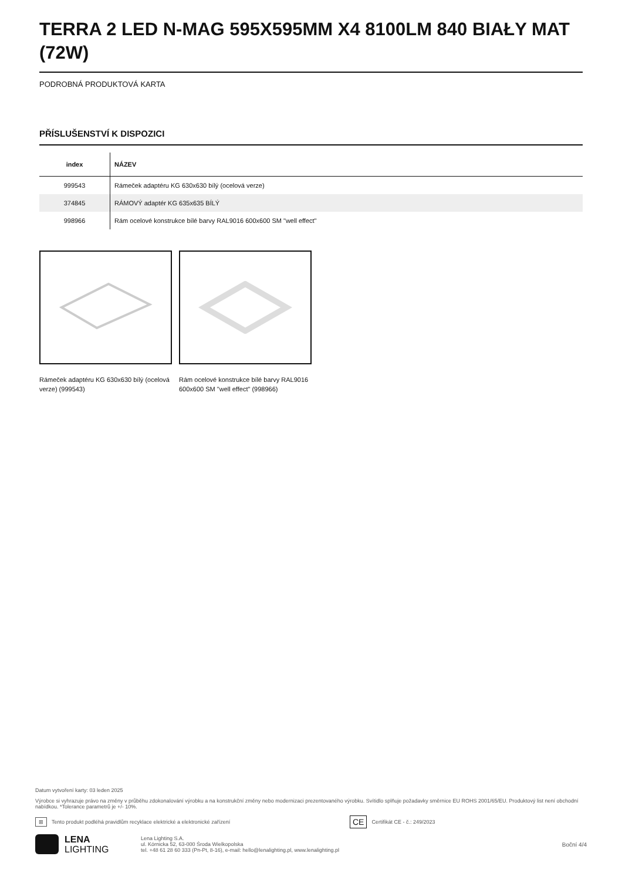TERRA 2 LED N-MAG 595X595MM X4 8100LM 840 BIAŁY MAT (72W)
PODROBNÁ PRODUKTOVÁ KARTA
PŘÍSLUŠENSTVÍ K DISPOZICI
| index | NÁZEV |
| --- | --- |
| 999543 | Rámeček adaptéru KG 630x630 bílý (ocelová verze) |
| 374845 | RÁMOVÝ adaptér KG 635x635 BÍLÝ |
| 998966 | Rám ocelové konstrukce bílé barvy RAL9016 600x600 SM "well effect" |
Rámeček adaptéru KG 630x630 bílý (ocelová verze) (999543)
Rám ocelové konstrukce bílé barvy RAL9016 600x600 SM "well effect" (998966)
Datum vytvoření karty: 03 leden 2025
Výrobce si vyhrazuje právo na změny v průběhu zdokonalování výrobku a na konstrukční změny nebo modernizaci prezentovaného výrobku. Svítidlo splňuje požadavky směrnice EU ROHS 2001/65/EU. Produktový list není obchodní nabídkou. *Tolerance parametrů je +/- 10%.
⊠ Tento produkt podléhá pravidlům recyklace elektrické a elektronické zařízení CE Certifikát CE - č.: 249/2023
LENA
LIGHTING
Lena Lighting S.A.
ul. Kórnicka 52, 63-000 Środa Wielkopolska
tel. +48 61 28 60 333 (Pn-Pt, 8-16), e-mail: hello@lenalighting.pl, www.lenalighting.pl
Boční 4/4